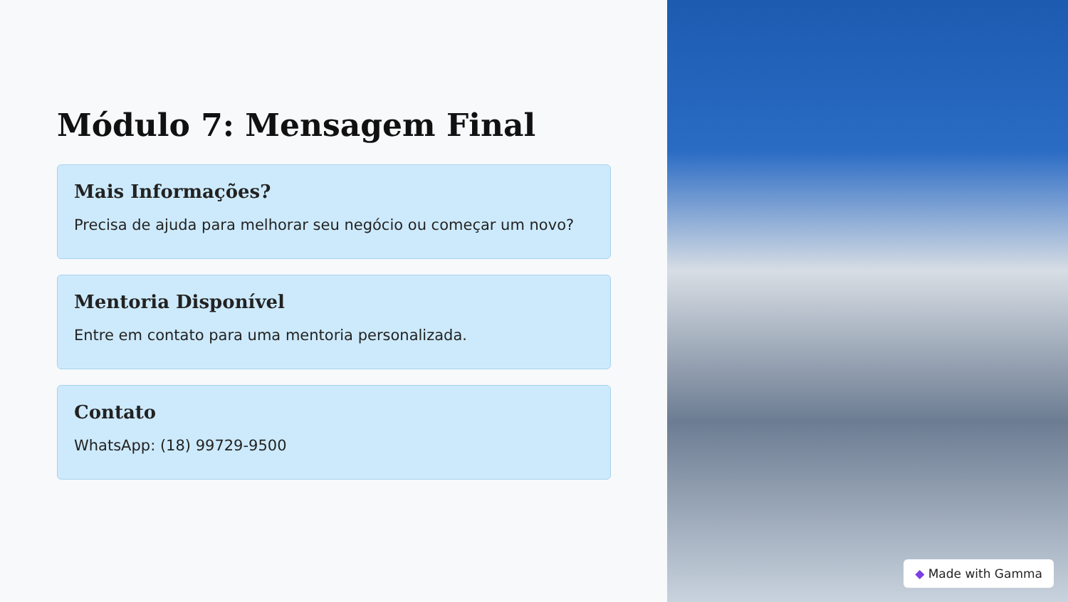Módulo 7: Mensagem Final
Mais Informações?
Precisa de ajuda para melhorar seu negócio ou começar um novo?
Mentoria Disponível
Entre em contato para uma mentoria personalizada.
Contato
WhatsApp: (18) 99729-9500
◆ Made with Gamma